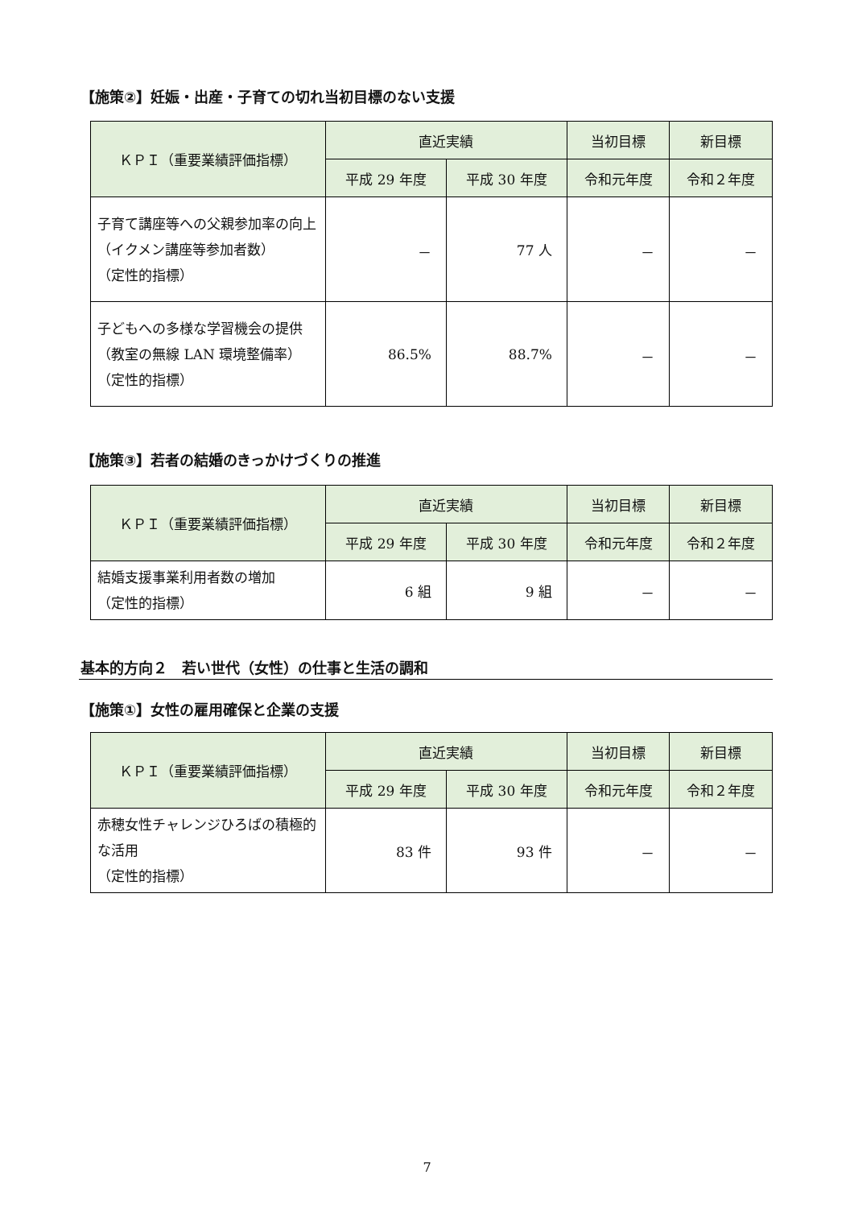【施策②】妊娠・出産・子育ての切れ当初目標のない支援
| ＫＰＩ（重要業績評価指標） | 直近実績 | | 当初目標 | 新目標 |
| --- | --- | --- | --- | --- |
| | 平成 29 年度 | 平成 30 年度 | 令和元年度 | 令和２年度 |
| 子育て講座等への父親参加率の向上（イクメン講座等参加者数） （定性的指標） | － | 77 人 | － | － |
| 子どもへの多様な学習機会の提供（教室の無線 LAN 環境整備率） （定性的指標） | 86.5% | 88.7% | － | － |
【施策③】若者の結婚のきっかけづくりの推進
| ＫＰＩ（重要業績評価指標） | 直近実績 | | 当初目標 | 新目標 |
| --- | --- | --- | --- | --- |
| | 平成 29 年度 | 平成 30 年度 | 令和元年度 | 令和２年度 |
| 結婚支援事業利用者数の増加 （定性的指標） | 6 組 | 9 組 | － | － |
基本的方向２　若い世代（女性）の仕事と生活の調和
【施策①】女性の雇用確保と企業の支援
| ＫＰＩ（重要業績評価指標） | 直近実績 | | 当初目標 | 新目標 |
| --- | --- | --- | --- | --- |
| | 平成 29 年度 | 平成 30 年度 | 令和元年度 | 令和２年度 |
| 赤穂女性チャレンジひろばの積極的な活用 （定性的指標） | 83 件 | 93 件 | － | － |
7